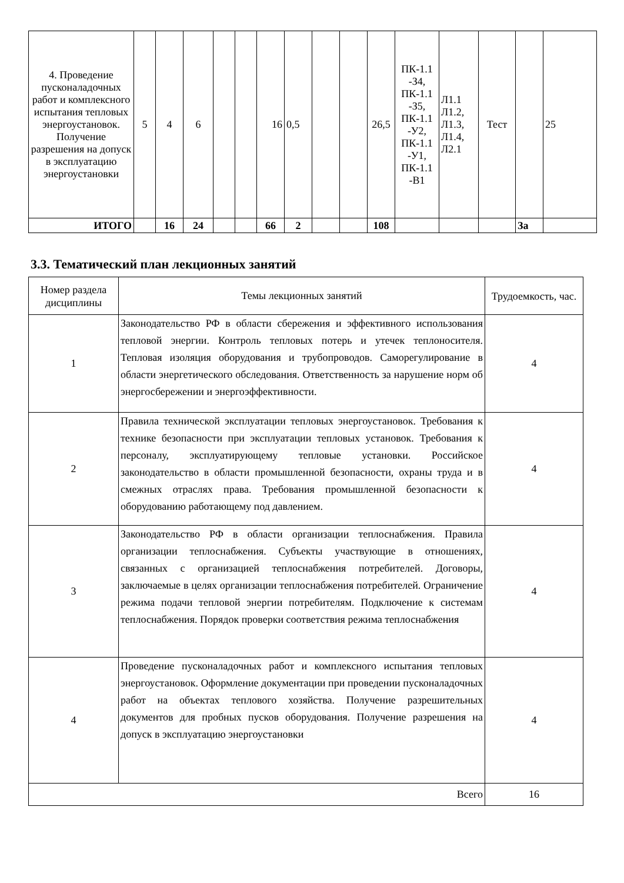| 4. Проведение пусконаладочных работ и комплексного испытания тепловых энергоустановок. Получение разрешения на допуск в эксплуатацию энергоустановки | 5 | 4 | 6 | | | 16 | 0,5 | | | 26,5 | ПК-1.1 -З4, ПК-1.1 -З5, ПК-1.1 -У2, ПК-1.1 -У1, ПК-1.1 -В1 | Л1.1 Л1.2, Л1.3, Л1.4, Л2.1 | Тест | | 25 |
| ИТОГО | | 16 | 24 | | | 66 | 2 | | | 108 | | | | За | |
3.3. Тематический план лекционных занятий
| Номер раздела дисциплины | Темы лекционных занятий | Трудоемкость, час. |
| 1 | Законодательство РФ в области сбережения и эффективного использования тепловой энергии. Контроль тепловых потерь и утечек теплоносителя. Тепловая изоляция оборудования и трубопроводов. Саморегулирование в области энергетического обследования. Ответственность за нарушение норм об энергосбережении и энергоэффективности. | 4 |
| 2 | Правила технической эксплуатации тепловых энергоустановок. Требования к технике безопасности при эксплуатации тепловых установок. Требования к персоналу, эксплуатирующему тепловые установки. Российское законодательство в области промышленной безопасности, охраны труда и в смежных отраслях права. Требования промышленной безопасности к оборудованию работающему под давлением. | 4 |
| 3 | Законодательство РФ в области организации теплоснабжения. Правила организации теплоснабжения. Субъекты участвующие в отношениях, связанных с организацией теплоснабжения потребителей. Договоры, заключаемые в целях организации теплоснабжения потребителей. Ограничение режима подачи тепловой энергии потребителям. Подключение к системам теплоснабжения. Порядок проверки соответствия режима теплоснабжения | 4 |
| 4 | Проведение пусконаладочных работ и комплексного испытания тепловых энергоустановок. Оформление документации при проведении пусконаладочных работ на объектах теплового хозяйства. Получение разрешительных документов для пробных пусков оборудования. Получение разрешения на допуск в эксплуатацию энергоустановки | 4 |
| Всего | | 16 |